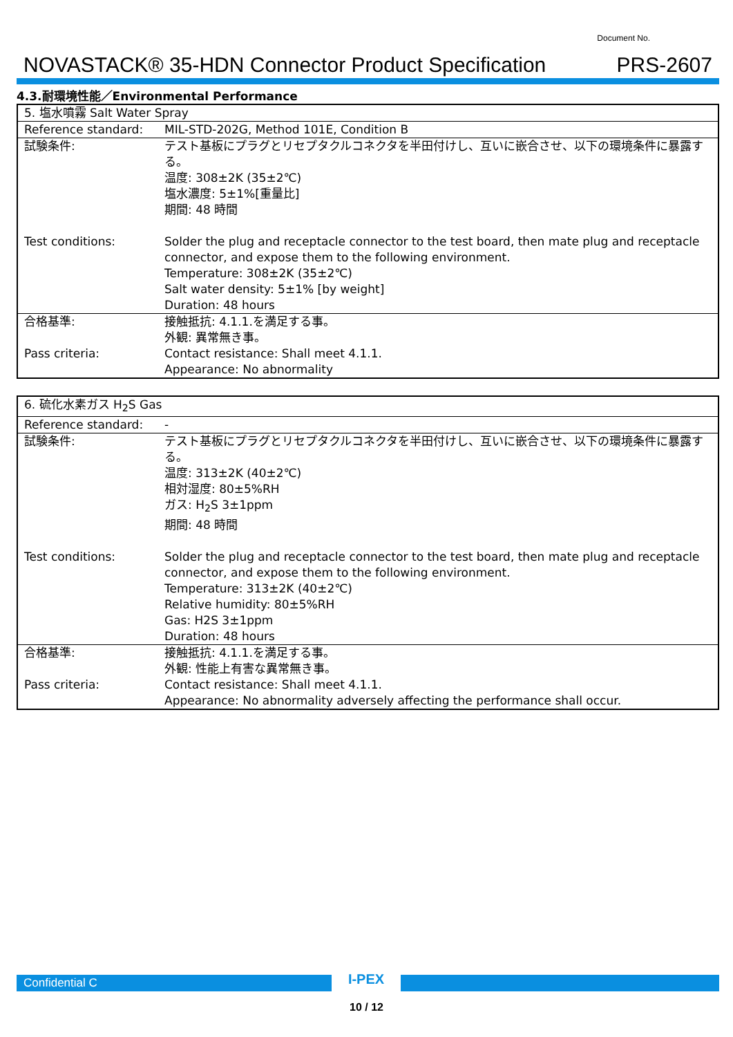NOVASTACK® 35-HDN Connector Product Specification
Document No.
PRS-2607
4.3.耐環境性能／Environmental Performance
| 5. 塩水噴霧 Salt Water Spray | |
| Reference standard: | MIL-STD-202G, Method 101E, Condition B |
| 試験条件: | テスト基板にプラグとリセプタクルコネクタを半田付けし、互いに嵌合させ、以下の環境条件に暴露する。 温度: 308±2K (35±2℃) 塩水濃度: 5±1%[重量比] 期間: 48 時間 |
| Test conditions: | Solder the plug and receptacle connector to the test board, then mate plug and receptacle connector, and expose them to the following environment. Temperature: 308±2K (35±2℃) Salt water density: 5±1% [by weight] Duration: 48 hours |
| 合格基準: | 接触抵抗: 4.1.1.を満足する事。 外観: 異常無き事。 |
| Pass criteria: | Contact resistance: Shall meet 4.1.1. Appearance: No abnormality |
| 6. 硫化水素ガス H<sub>2</sub>S Gas | |
| Reference standard: | - |
| 試験条件: | テスト基板にプラグとリセプタクルコネクタを半田付けし、互いに嵌合させ、以下の環境条件に暴露する。 温度: 313±2K (40±2℃) 相対湿度: 80±5%RH ガス: H<sub>2</sub>S 3±1ppm 期間: 48 時間 |
| Test conditions: | Solder the plug and receptacle connector to the test board, then mate plug and receptacle connector, and expose them to the following environment. Temperature: 313±2K (40±2℃) Relative humidity: 80±5%RH Gas: H2S 3±1ppm Duration: 48 hours |
| 合格基準: | 接触抵抗: 4.1.1.を満足する事。 外観: 性能上有害な異常無き事。 |
| Pass criteria: | Contact resistance: Shall meet 4.1.1. Appearance: No abnormality adversely affecting the performance shall occur. |
Confidential C
I-PEX
10 / 12